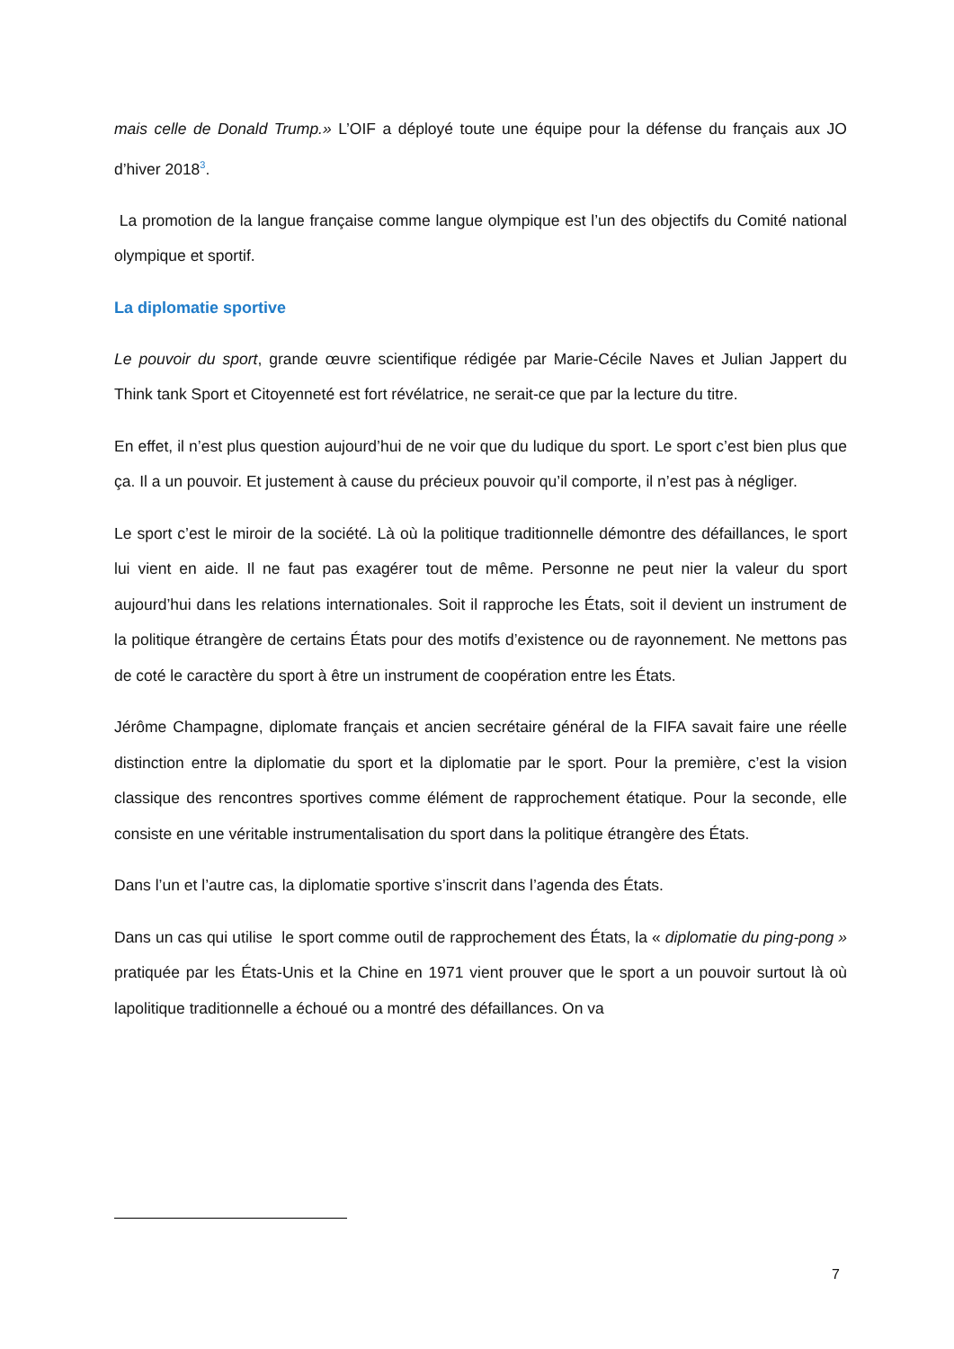mais celle de Donald Trump.» L’OIF a déployé toute une équipe pour la défense du français aux JO d’hiver 2018<sup>3</sup>.
La promotion de la langue française comme langue olympique est l’un des objectifs du Comité national olympique et sportif.
La diplomatie sportive
Le pouvoir du sport, grande œuvre scientifique rédigée par Marie-Cécile Naves et Julian Jappert du Think tank Sport et Citoyenneté est fort révélatrice, ne serait-ce que par la lecture du titre.
En effet, il n’est plus question aujourd’hui de ne voir que du ludique du sport. Le sport c’est bien plus que ça. Il a un pouvoir. Et justement à cause du précieux pouvoir qu’il comporte, il n’est pas à négliger.
Le sport c’est le miroir de la société. Là où la politique traditionnelle démontre des défaillances, le sport lui vient en aide. Il ne faut pas exagérer tout de même. Personne ne peut nier la valeur du sport aujourd’hui dans les relations internationales. Soit il rapproche les États, soit il devient un instrument de la politique étrangère de certains États pour des motifs d’existence ou de rayonnement. Ne mettons pas de coté le caractère du sport à être un instrument de coopération entre les États.
Jérôme Champagne, diplomate français et ancien secrétaire général de la FIFA savait faire une réelle distinction entre la diplomatie du sport et la diplomatie par le sport. Pour la première, c’est la vision classique des rencontres sportives comme élément de rapprochement étatique. Pour la seconde, elle consiste en une véritable instrumentalisation du sport dans la politique étrangère des États.
Dans l’un et l’autre cas, la diplomatie sportive s’inscrit dans l’agenda des États.
Dans un cas qui utilise le sport comme outil de rapprochement des États, la « diplomatie du ping-pong » pratiquée par les États-Unis et la Chine en 1971 vient prouver que le sport a un pouvoir surtout là où lapolitique traditionnelle a échoué ou a montré des défaillances. On va
7